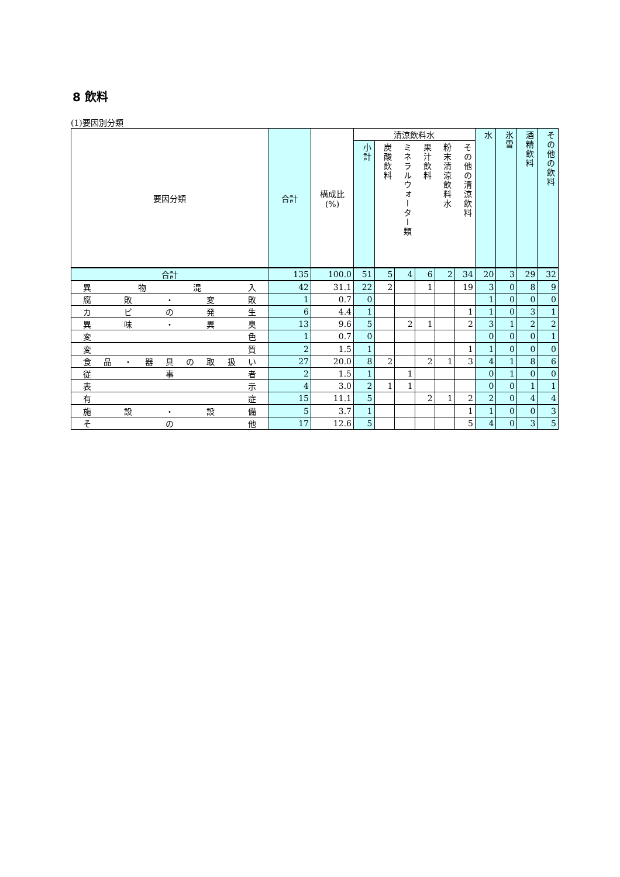8 飲料
(1)要因別分類
| 要因分類 | 合計 | 構成比 (%) | 清涼飲料水 | | | | | | 水 | 氷雪 | 酒精飲料 | その他の飲料 |
| --- | --- | --- | --- | --- | --- | --- | --- | --- | --- | --- | --- | --- |
| | | | 小計 | 炭酸飲料 | ミネラルウォーター類 | 果汁飲料 | 粉末清涼飲料水 | その他の清涼飲料 | | | | |
| 合計 | 135 | 100.0 | 51 | 5 | 4 | 6 | 2 | 34 | 20 | 3 | 29 | 32 |
| 異 物 混 入 | 42 | 31.1 | 22 | 2 | | 1 | | 19 | 3 | 0 | 8 | 9 |
| 腐 敗 ・ 変 敗 | 1 | 0.7 | 0 | | | | | | 1 | 0 | 0 | 0 |
| カ ビ の 発 生 | 6 | 4.4 | 1 | | | | | 1 | 1 | 0 | 3 | 1 |
| 異 味 ・ 異 臭 | 13 | 9.6 | 5 | | 2 | 1 | | 2 | 3 | 1 | 2 | 2 |
| 変 色 | 1 | 0.7 | 0 | | | | | | 0 | 0 | 0 | 1 |
| 変 質 | 2 | 1.5 | 1 | | | | | 1 | 1 | 0 | 0 | 0 |
| 食 品 ・ 器 具 の 取 扱 い | 27 | 20.0 | 8 | 2 | | 2 | 1 | 3 | 4 | 1 | 8 | 6 |
| 従 事 者 | 2 | 1.5 | 1 | | 1 | | | | 0 | 1 | 0 | 0 |
| 表 示 | 4 | 3.0 | 2 | 1 | 1 | | | | 0 | 0 | 1 | 1 |
| 有 症 | 15 | 11.1 | 5 | | | 2 | 1 | 2 | 2 | 0 | 4 | 4 |
| 施 設 ・ 設 備 | 5 | 3.7 | 1 | | | | | 1 | 1 | 0 | 0 | 3 |
| そ の 他 | 17 | 12.6 | 5 | | | | | 5 | 4 | 0 | 3 | 5 |